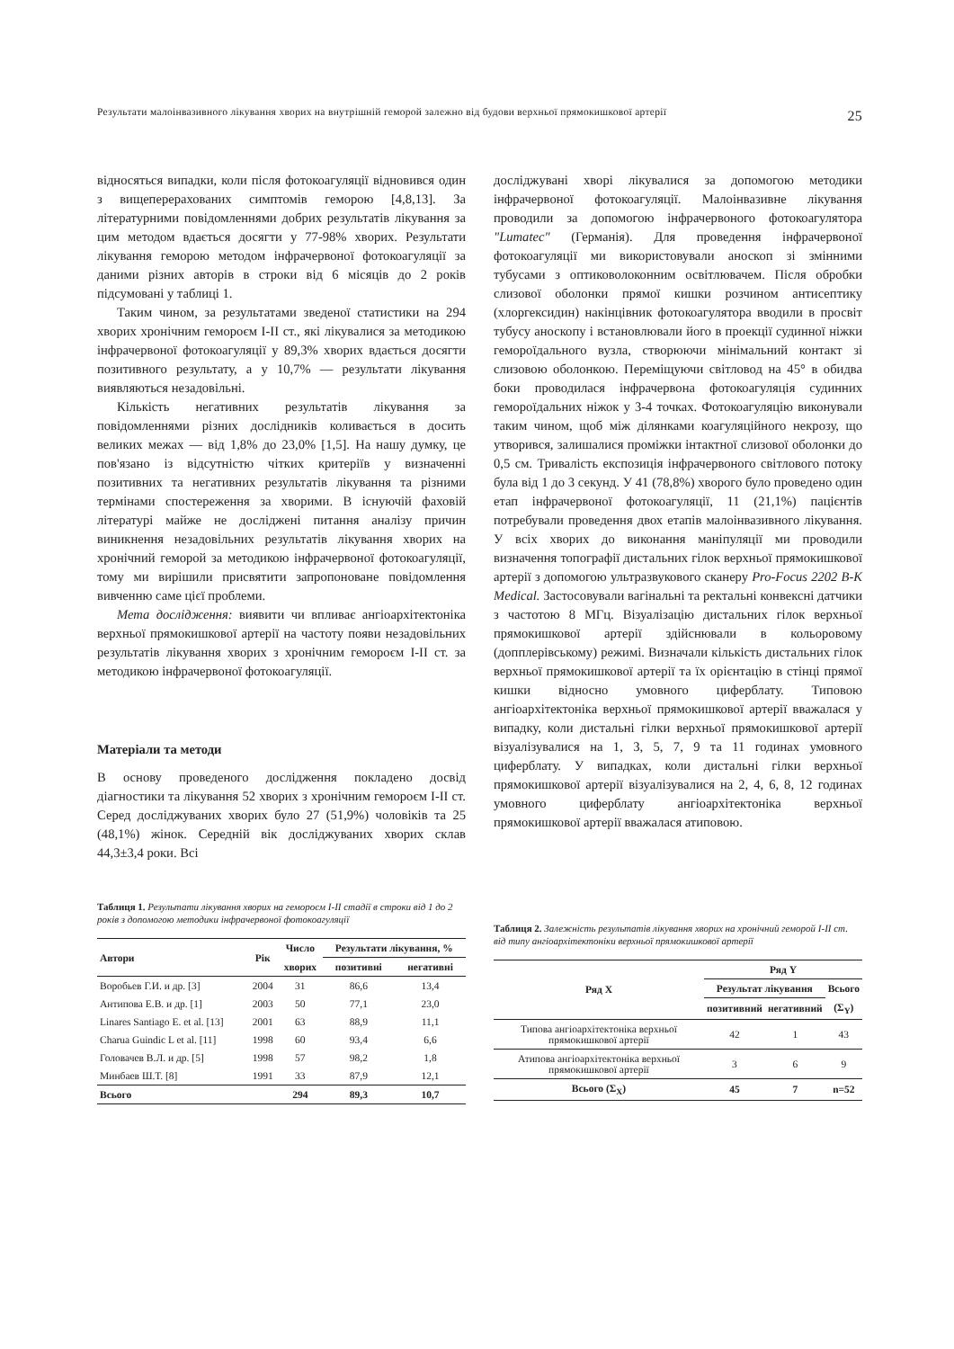Результати малоінвазивного лікування хворих на внутрішній геморой залежно від будови верхньої прямокишкової артерії 25
відносяться випадки, коли після фотокоагуляції відновився один з вищеперерахованих симптомів геморою [4,8,13]. За літературними повідомленнями добрих результатів лікування за цим методом вдається досягти у 77-98% хворих. Результати лікування геморою методом інфрачервоної фотокоагуляції за даними різних авторів в строки від 6 місяців до 2 років підсумовані у таблиці 1.
Таким чином, за результатами зведеної статистики на 294 хворих хронічним гемороєм I-II ст., які лікувалися за методикою інфрачервоної фотокоагуляції у 89,3% хворих вдається досягти позитивного результату, а у 10,7% — результати лікування виявляються незадовільні.
Кількість негативних результатів лікування за повідомленнями різних дослідників коливається в досить великих межах — від 1,8% до 23,0% [1,5]. На нашу думку, це пов'язано із відсутністю чітких критеріїв у визначенні позитивних та негативних результатів лікування та різними термінами спостереження за хворими. В існуючій фаховій літературі майже не досліджені питання аналізу причин виникнення незадовільних результатів лікування хворих на хронічний геморой за методикою інфрачервоної фотокоагуляції, тому ми вирішили присвятити запропоноване повідомлення вивченню саме цієї проблеми.
Мета дослідження: виявити чи впливає ангіоархітектоніка верхньої прямокишкової артерії на частоту появи незадовільних результатів лікування хворих з хронічним гемороєм I-II ст. за методикою інфрачервоної фотокоагуляції.
Матеріали та методи
В основу проведеного дослідження покладено досвід діагностики та лікування 52 хворих з хронічним гемороєм I-II ст. Серед досліджуваних хворих було 27 (51,9%) чоловіків та 25 (48,1%) жінок. Середній вік досліджуваних хворих склав 44,3±3,4 роки. Всі
досліджувані хворі лікувалися за допомогою методики інфрачервоної фотокоагуляції. Малоінвазивне лікування проводили за допомогою інфрачервоного фотокоагулятора "Lumatec" (Германія). Для проведення інфрачервоної фотокоагуляції ми використовували аноскоп зі змінними тубусами з оптиковолоконним освітлювачем. Після обробки слизової оболонки прямої кишки розчином антисептику (хлоргексидин) накінцівник фотокоагулятора вводили в просвіт тубусу аноскопу і встановлювали його в проекції судинної ніжки гемороїдального вузла, створюючи мінімальний контакт зі слизовою оболонкою. Переміщуючи світловод на 45° в обидва боки проводилася інфрачервона фотокоагуляція судинних гемороїдальних ніжок у 3-4 точках. Фотокоагуляцію виконували таким чином, щоб між ділянками коагуляційного некрозу, що утворився, залишалися проміжки інтактної слизової оболонки до 0,5 см. Тривалість експозиція інфрачервоного світлового потоку була від 1 до 3 секунд. У 41 (78,8%) хворого було проведено один етап інфрачервоної фотокоагуляції, 11 (21,1%) пацієнтів потребували проведення двох етапів малоінвазивного лікування. У всіх хворих до виконання маніпуляції ми проводили визначення топографії дистальних гілок верхньої прямокишкової артерії з допомогою ультразвукового сканеру Pro-Focus 2202 B-K Medical. Застосовували вагінальні та ректальні конвексні датчики з частотою 8 МГц. Візуалізацію дистальних гілок верхньої прямокишкової артерії здійснювали в кольоровому (допплерівському) режимі. Визначали кількість дистальних гілок верхньої прямокишкової артерії та їх орієнтацію в стінці прямої кишки відносно умовного циферблату. Типовою ангіоархітектоніка верхньої прямокишкової артерії вважалася у випадку, коли дистальні гілки верхньої прямокишкової артерії візуалізувалися на 1, 3, 5, 7, 9 та 11 годинах умовного циферблату. У випадках, коли дистальні гілки верхньої прямокишкової артерії візуалізувалися на 2, 4, 6, 8, 12 годинах умовного циферблату ангіоархітектоніка верхньої прямокишкової артерії вважалася атиповою.
Таблиця 1. Результати лікування хворих на гемороєм I-II стадії в строки від 1 до 2 років з допомогою методики інфрачервоної фотокоагуляції
| Автори | Рік | Число | Результати лікування, % | |
| --- | --- | --- | --- | --- |
| | | хворих | позитивні | негативні |
| Воробьев Г.И. и др. [3] | 2004 | 31 | 86,6 | 13,4 |
| Антипова Е.В. и др. [1] | 2003 | 50 | 77,1 | 23,0 |
| Linares Santiago E. et al. [13] | 2001 | 63 | 88,9 | 11,1 |
| Charua Guindic L et al. [11] | 1998 | 60 | 93,4 | 6,6 |
| Головачев В.Л. и др. [5] | 1998 | 57 | 98,2 | 1,8 |
| Минбаев Ш.Т. [8] | 1991 | 33 | 87,9 | 12,1 |
| Всього | | 294 | 89,3 | 10,7 |
Таблиця 2. Залежність результатів лікування хворих на хронічний геморой I-II ст. від типу ангіоархітектоніки верхньої прямокишкової артерії
| Ряд X | Ряд Y | | |
| --- | --- | --- | --- |
| | Результат лікування | | Всього |
| | позитивний | негативний | (Σ<sub>Y</sub>) |
| Типова ангіоархітектоніка верхньої прямокишкової артерії | 42 | 1 | 43 |
| Атипова ангіоархітектоніка верхньої прямокишкової артерії | 3 | 6 | 9 |
| Всього (Σ<sub>X</sub>) | 45 | 7 | n=52 |